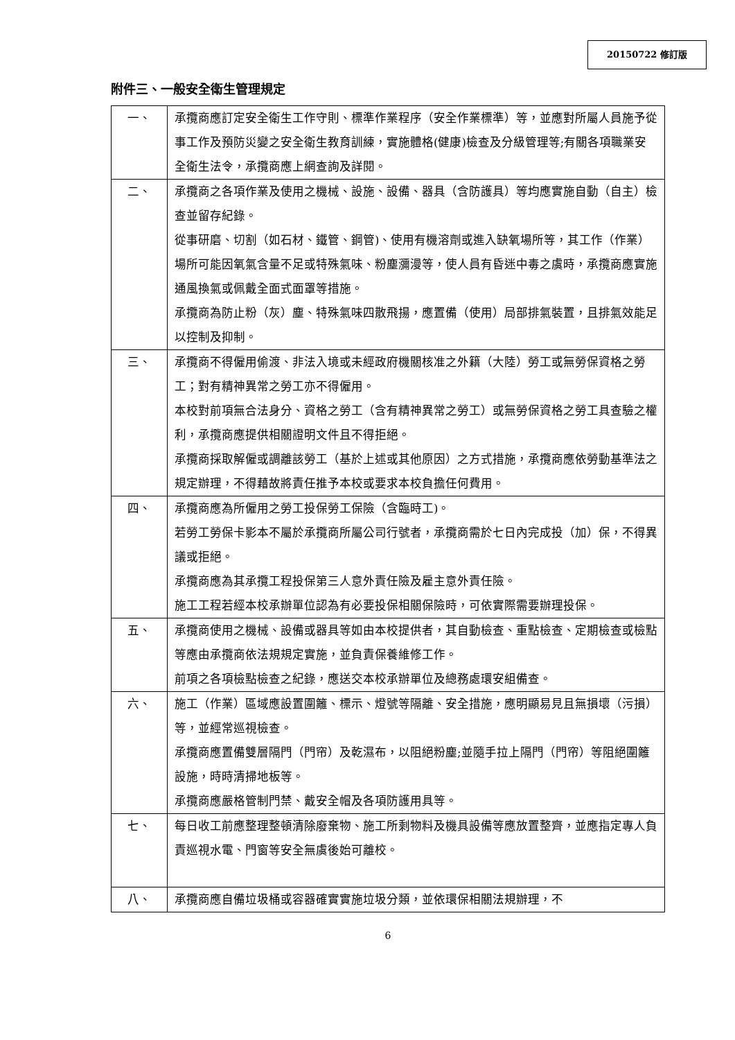20150722 修訂版
附件三、一般安全衛生管理規定
| 一、 | 承攬商應訂定安全衛生工作守則、標準作業程序（安全作業標準）等，並應對所屬人員施予從事工作及預防災變之安全衛生教育訓練，實施體格(健康)檢查及分級管理等;有關各項職業安全衛生法令，承攬商應上網查詢及詳閱。 |
| 二、 | 承攬商之各項作業及使用之機械、設施、設備、器具（含防護具）等均應實施自動（自主）檢查並留存紀錄。 從事研磨、切割（如石材、鐵管、鋼管)、使用有機溶劑或進入缺氧場所等，其工作（作業）場所可能因氧氣含量不足或特殊氣味、粉塵瀰漫等，使人員有昏迷中毒之虞時，承攬商應實施通風換氣或佩戴全面式面罩等措施。 承攬商為防止粉（灰）塵、特殊氣味四散飛揚，應置備（使用）局部排氣裝置，且排氣效能足以控制及抑制。 |
| 三、 | 承攬商不得僱用偷渡、非法入境或未經政府機關核准之外籍（大陸）勞工或無勞保資格之勞工；對有精神異常之勞工亦不得僱用。 本校對前項無合法身分、資格之勞工（含有精神異常之勞工）或無勞保資格之勞工具查驗之權利，承攬商應提供相關證明文件且不得拒絕。 承攬商採取解僱或調離該勞工（基於上述或其他原因）之方式措施，承攬商應依勞動基準法之規定辦理，不得藉故將責任推予本校或要求本校負擔任何費用。 |
| 四、 | 承攬商應為所僱用之勞工投保勞工保險（含臨時工)。 若勞工勞保卡影本不屬於承攬商所屬公司行號者，承攬商需於七日內完成投（加）保，不得異議或拒絕。 承攬商應為其承攬工程投保第三人意外責任險及雇主意外責任險。 施工工程若經本校承辦單位認為有必要投保相關保險時，可依實際需要辦理投保。 |
| 五、 | 承攬商使用之機械、設備或器具等如由本校提供者，其自動檢查、重點檢查、定期檢查或檢點等應由承攬商依法規規定實施，並負責保養維修工作。 前項之各項檢點檢查之紀錄，應送交本校承辦單位及總務處環安組備查。 |
| 六、 | 施工（作業）區域應設置圍籬、標示、燈號等隔離、安全措施，應明顯易見且無損壞（污損）等，並經常巡視檢查。 承攬商應置備雙層隔門（門帘）及乾濕布，以阻絕粉塵;並隨手拉上隔門（門帘）等阻絕圍籬設施，時時清掃地板等。 承攬商應嚴格管制門禁、戴安全帽及各項防護用具等。 |
| 七、 | 每日收工前應整理整頓清除廢棄物、施工所剩物料及機具設備等應放置整齊，並應指定專人負責巡視水電、門窗等安全無虞後始可離校。 |
| 八、 | 承攬商應自備垃圾桶或容器確實實施垃圾分類，並依環保相關法規辦理，不 |
6